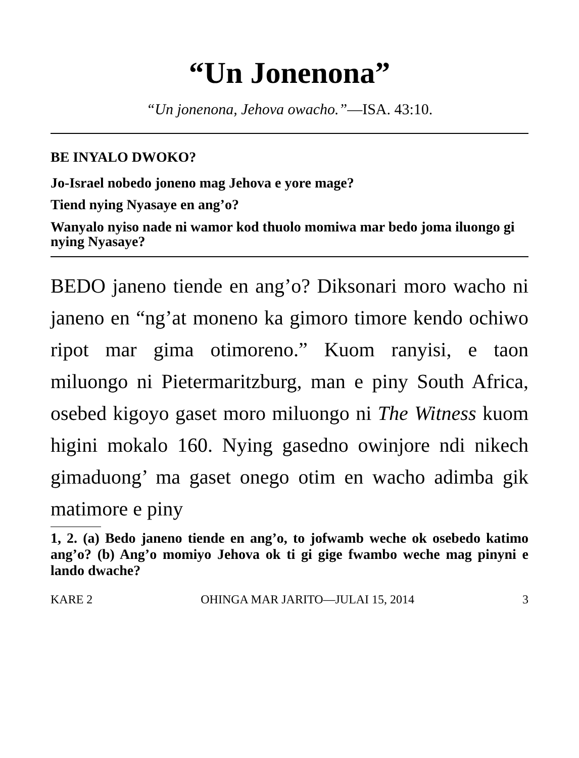“Un Jonenona”
“Un jonenona, Jehova owacho.”—ISA. 43:10.
BE INYALO DWOKO?
Jo-Israel nobedo joneno mag Jehova e yore mage?
Tiend nying Nyasaye en ang’o?
Wanyalo nyiso nade ni wamor kod thuolo momiwa mar bedo joma iluongo gi nying Nyasaye?
BEDO janeno tiende en ang’o? Diksonari moro wacho ni janeno en “ng’at moneno ka gimoro timore kendo ochiwo ripot mar gima otimoreno.” Kuom ranyisi, e taon miluongo ni Pietermaritzburg, man e piny South Africa, osebed kigoyo gaset moro miluongo ni The Witness kuom higini mokalo 160. Nying gasedno owinjore ndi nikech gimaduong’ ma gaset onego otim en wacho adimba gik matimore e piny
1, 2. (a) Bedo janeno tiende en ang’o, to jofwamb weche ok osebedo katimo ang’o? (b) Ang’o momiyo Jehova ok ti gi gige fwambo weche mag pinyni e lando dwache?
KARE 2 OHINGA MAR JARITO—JULAI 15, 2014 3